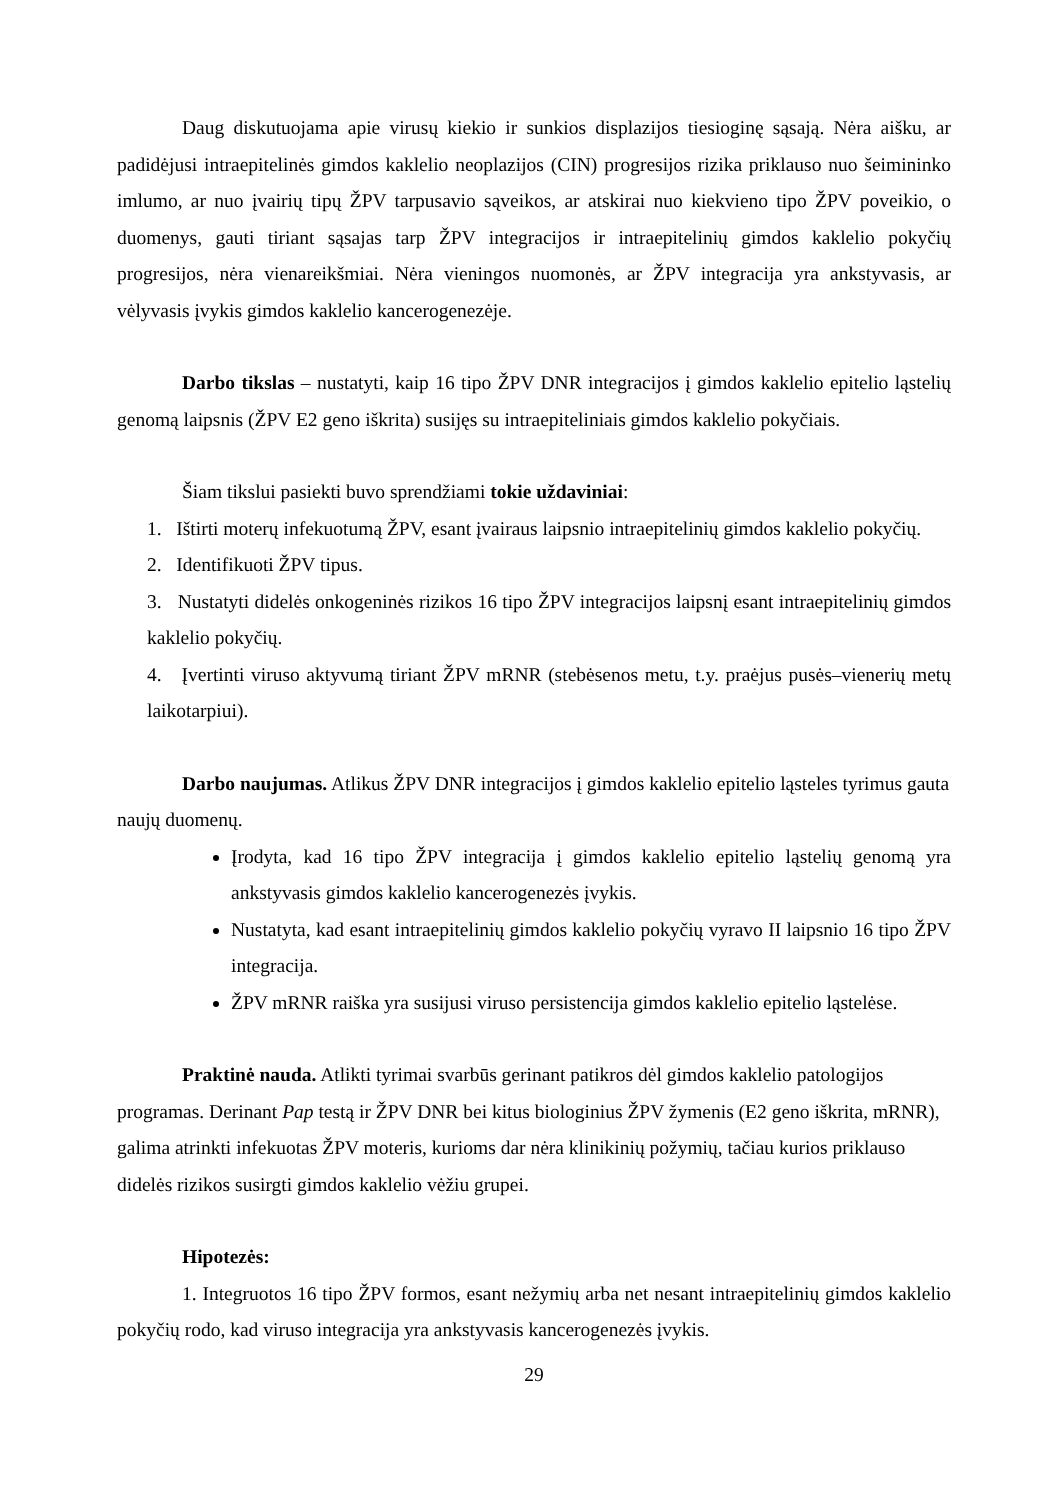Daug diskutuojama apie virusų kiekio ir sunkios displazijos tiesioginę sąsają. Nėra aišku, ar padidėjusi intraepitelinės gimdos kaklelio neoplazijos (CIN) progresijos rizika priklauso nuo šeimininko imlumo, ar nuo įvairių tipų ŽPV tarpusavio sąveikos, ar atskirai nuo kiekvieno tipo ŽPV poveikio, o duomenys, gauti tiriant sąsajas tarp ŽPV integracijos ir intraepitelinių gimdos kaklelio pokyčių progresijos, nėra vienareikšmiai. Nėra vieningos nuomonės, ar ŽPV integracija yra ankstyvasis, ar vėlyvasis įvykis gimdos kaklelio kancerogenezėje.
Darbo tikslas – nustatyti, kaip 16 tipo ŽPV DNR integracijos į gimdos kaklelio epitelio ląstelių genomą laipsnis (ŽPV E2 geno iškrita) susijęs su intraepiteliniais gimdos kaklelio pokyčiais.
Šiam tikslui pasiekti buvo sprendžiami tokie uždaviniai:
1. Ištirti moterų infekuotumą ŽPV, esant įvairaus laipsnio intraepitelinių gimdos kaklelio pokyčių.
2. Identifikuoti ŽPV tipus.
3. Nustatyti didelės onkogeninės rizikos 16 tipo ŽPV integracijos laipsnį esant intraepitelinių gimdos kaklelio pokyčių.
4. Įvertinti viruso aktyvumą tiriant ŽPV mRNR (stebėsenos metu, t.y. praėjus pusės–vienerių metų laikotarpiui).
Darbo naujumas. Atlikus ŽPV DNR integracijos į gimdos kaklelio epitelio ląsteles tyrimus gauta naujų duomenų.
Įrodyta, kad 16 tipo ŽPV integracija į gimdos kaklelio epitelio ląstelių genomą yra ankstyvasis gimdos kaklelio kancerogenezės įvykis.
Nustatyta, kad esant intraepitelinių gimdos kaklelio pokyčių vyravo II laipsnio 16 tipo ŽPV integracija.
ŽPV mRNR raiška yra susijusi viruso persistencija gimdos kaklelio epitelio ląstelėse.
Praktinė nauda. Atlikti tyrimai svarbūs gerinant patikros dėl gimdos kaklelio patologijos programas. Derinant Pap testą ir ŽPV DNR bei kitus biologinius ŽPV žymenis (E2 geno iškrita, mRNR), galima atrinkti infekuotas ŽPV moteris, kurioms dar nėra klinikinių požymių, tačiau kurios priklauso didelės rizikos susirgti gimdos kaklelio vėžiu grupei.
Hipotezės:
1. Integruotos 16 tipo ŽPV formos, esant nežymių arba net nesant intraepitelinių gimdos kaklelio pokyčių rodo, kad viruso integracija yra ankstyvasis kancerogenezės įvykis.
29